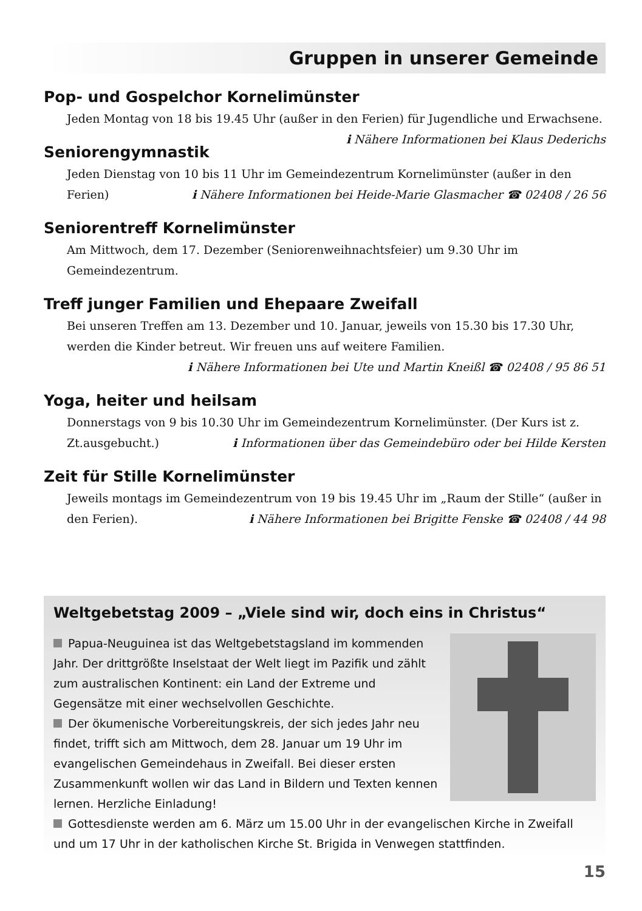Gruppen in unserer Gemeinde
Pop- und Gospelchor Kornelimünster
Jeden Montag von 18 bis 19.45 Uhr (außer in den Ferien) für Jugendliche und Erwachsene. ℹ Nähere Informationen bei Klaus Dederichs
Seniorengymnastik
Jeden Dienstag von 10 bis 11 Uhr im Gemeindezentrum Kornelimünster (außer in den Ferien) ℹ Nähere Informationen bei Heide-Marie Glasmacher ☎ 02408 / 26 56
Seniorentreff Kornelimünster
Am Mittwoch, dem 17. Dezember (Seniorenweihnachtsfeier) um 9.30 Uhr im Gemeindezentrum.
Treff junger Familien und Ehepaare Zweifall
Bei unseren Treffen am 13. Dezember und 10. Januar, jeweils von 15.30 bis 17.30 Uhr, werden die Kinder betreut. Wir freuen uns auf weitere Familien.
ℹ Nähere Informationen bei Ute und Martin Kneißl ☎ 02408 / 95 86 51
Yoga, heiter und heilsam
Donnerstags von 9 bis 10.30 Uhr im Gemeindezentrum Kornelimünster. (Der Kurs ist z. Zt.ausgebucht.) ℹ Informationen über das Gemeindebüro oder bei Hilde Kersten
Zeit für Stille Kornelimünster
Jeweils montags im Gemeindezentrum von 19 bis 19.45 Uhr im „Raum der Stille“ (außer in den Ferien). ℹ Nähere Informationen bei Brigitte Fenske ☎ 02408 / 44 98
Weltgebetstag 2009 – „Viele sind wir, doch eins in Christus“
Papua-Neuguinea ist das Weltgebetstagsland im kommenden Jahr. Der drittgrößte Inselstaat der Welt liegt im Pazifik und zählt zum australischen Kontinent: ein Land der Extreme und Gegensätze mit einer wechselvollen Geschichte.
Der ökumenische Vorbereitungskreis, der sich jedes Jahr neu findet, trifft sich am Mittwoch, dem 28. Januar um 19 Uhr im evangelischen Gemeindehaus in Zweifall. Bei dieser ersten Zusammenkunft wollen wir das Land in Bildern und Texten kennen lernen. Herzliche Einladung!
Gottesdienste werden am 6. März um 15.00 Uhr in der evangelischen Kirche in Zweifall und um 17 Uhr in der katholischen Kirche St. Brigida in Venwegen stattfinden.
15